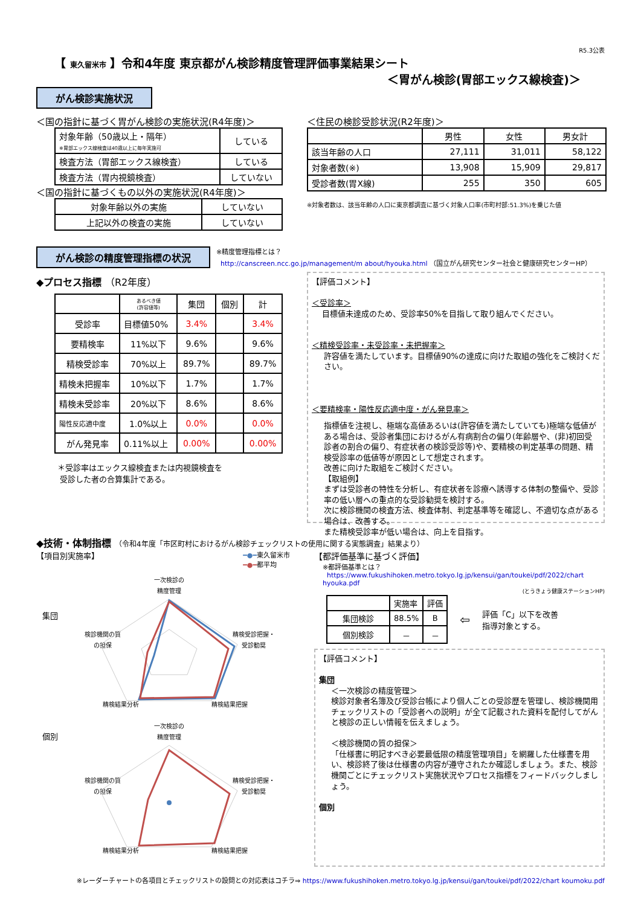R5.3公表
【 東久留米市 】令和4年度 東京都がん検診精度管理評価事業結果シート
＜胃がん検診(胃部エックス線検査)＞
がん検診実施状況
＜国の指針に基づく胃がん検診の実施状況(R4年度)＞
| 対象年齢（50歳以上・隔年） ※胃部エックス線検査は40歳以上に毎年実施可 | している |
| 検査方法（胃部エックス線検査） | している |
| 検査方法（胃内視鏡検査） | していない |
＜国の指針に基づくもの以外の実施状況(R4年度)＞
| 対象年齢以外の実施 | していない |
| 上記以外の検査の実施 | していない |
＜住民の検診受診状況(R2年度)＞
| | 男性 | 女性 | 男女計 |
| 該当年齢の人口 | 27,111 | 31,011 | 58,122 |
| 対象者数(※) | 13,908 | 15,909 | 29,817 |
| 受診者数(胃X線) | 255 | 350 | 605 |
※対象者数は、該当年齢の人口に東京都調査に基づく対象人口率(市町村部:51.3%)を乗じた値
がん検診の精度管理指標の状況
※精度管理指標とは？
http://canscreen.ncc.go.jp/management/m about/hyouka.html （国立がん研究センター社会と健康研究センターHP）
◆プロセス指標 （R2年度）
| | あるべき値 (許容値等) | 集団 | 個別 | 計 |
| 受診率 | 目標値50% | 3.4% | | 3.4% |
| 要精検率 | 11%以下 | 9.6% | | 9.6% |
| 精検受診率 | 70%以上 | 89.7% | | 89.7% |
| 精検未把握率 | 10%以下 | 1.7% | | 1.7% |
| 精検未受診率 | 20%以下 | 8.6% | | 8.6% |
| 陽性反応適中度 | 1.0%以上 | 0.0% | | 0.0% |
| がん発見率 | 0.11%以上 | 0.00% | | 0.00% |
＊受診率はエックス線検査または内視鏡検査を
受診した者の合算集計である。
【評価コメント】
＜受診率＞
目標値未達成のため、受診率50%を目指して取り組んでください。
＜精検受診率・未受診率・未把握率＞
許容値を満たしています。目標値90%の達成に向けた取組の強化をご検討ください。
＜要精検率・陽性反応適中度・がん発見率＞
指標値を注視し、極端な高値あるいは(許容値を満たしていても)極端な低値がある場合は、受診者集団におけるがん有病割合の偏り(年齢層や、(非)初回受診者の割合の偏り、有症状者の検診受診等)や、要精検の判定基準の問題、精検受診率の低値等が原因として想定されます。
改善に向けた取組をご検討ください。
【取組例】
まずは受診者の特性を分析し、有症状者を診療へ誘導する体制の整備や、受診率の低い層への重点的な受診勧奨を検討する。
次に検診機関の検査方法、検査体制、判定基準等を確認し、不適切な点がある場合は、改善する。
また精検受診率が低い場合は、向上を目指す。
◆技術・体制指標 （令和4年度「市区町村におけるがん検診チェックリストの使用に関する実態調査」結果より）
【項目別実施率】 ━●━東久留米市
━●━都平均
集団
一次検診の
精度管理
検診機関の質
の担保
精検受診把握・
受診勧奨
精検結果分析
精検結果把握
個別
一次検診の
精度管理
検診機関の質
の担保
精検受診把握・
受診勧奨
精検結果分析
精検結果把握
【都評価基準に基づく評価】
※都評価基準とは？
https://www.fukushihoken.metro.tokyo.lg.jp/kensui/gan/toukei/pdf/2022/chart hyouka.pdf
(とうきょう健康ステーションHP)
| | 実施率 | 評価 |
| 集団検診 | 88.5% | B |
| 個別検診 | － | － |
⇦ 評価「C」以下を改善
指導対象とする。
【評価コメント】
集団
＜一次検診の精度管理＞
検診対象者名簿及び受診台帳により個人ごとの受診歴を管理し、検診機関用チェックリストの「受診者への説明」が全て記載された資料を配付してがんと検診の正しい情報を伝えましょう。
＜検診機関の質の担保＞
「仕様書に明記すべき必要最低限の精度管理項目」を網羅した仕様書を用い、検診終了後は仕様書の内容が遵守されたか確認しましょう。また、検診機関ごとにチェックリスト実施状況やプロセス指標をフィードバックしましょう。
個別
※レーダーチャートの各項目とチェックリストの設問との対応表はコチラ⇒ https://www.fukushihoken.metro.tokyo.lg.jp/kensui/gan/toukei/pdf/2022/chart koumoku.pdf